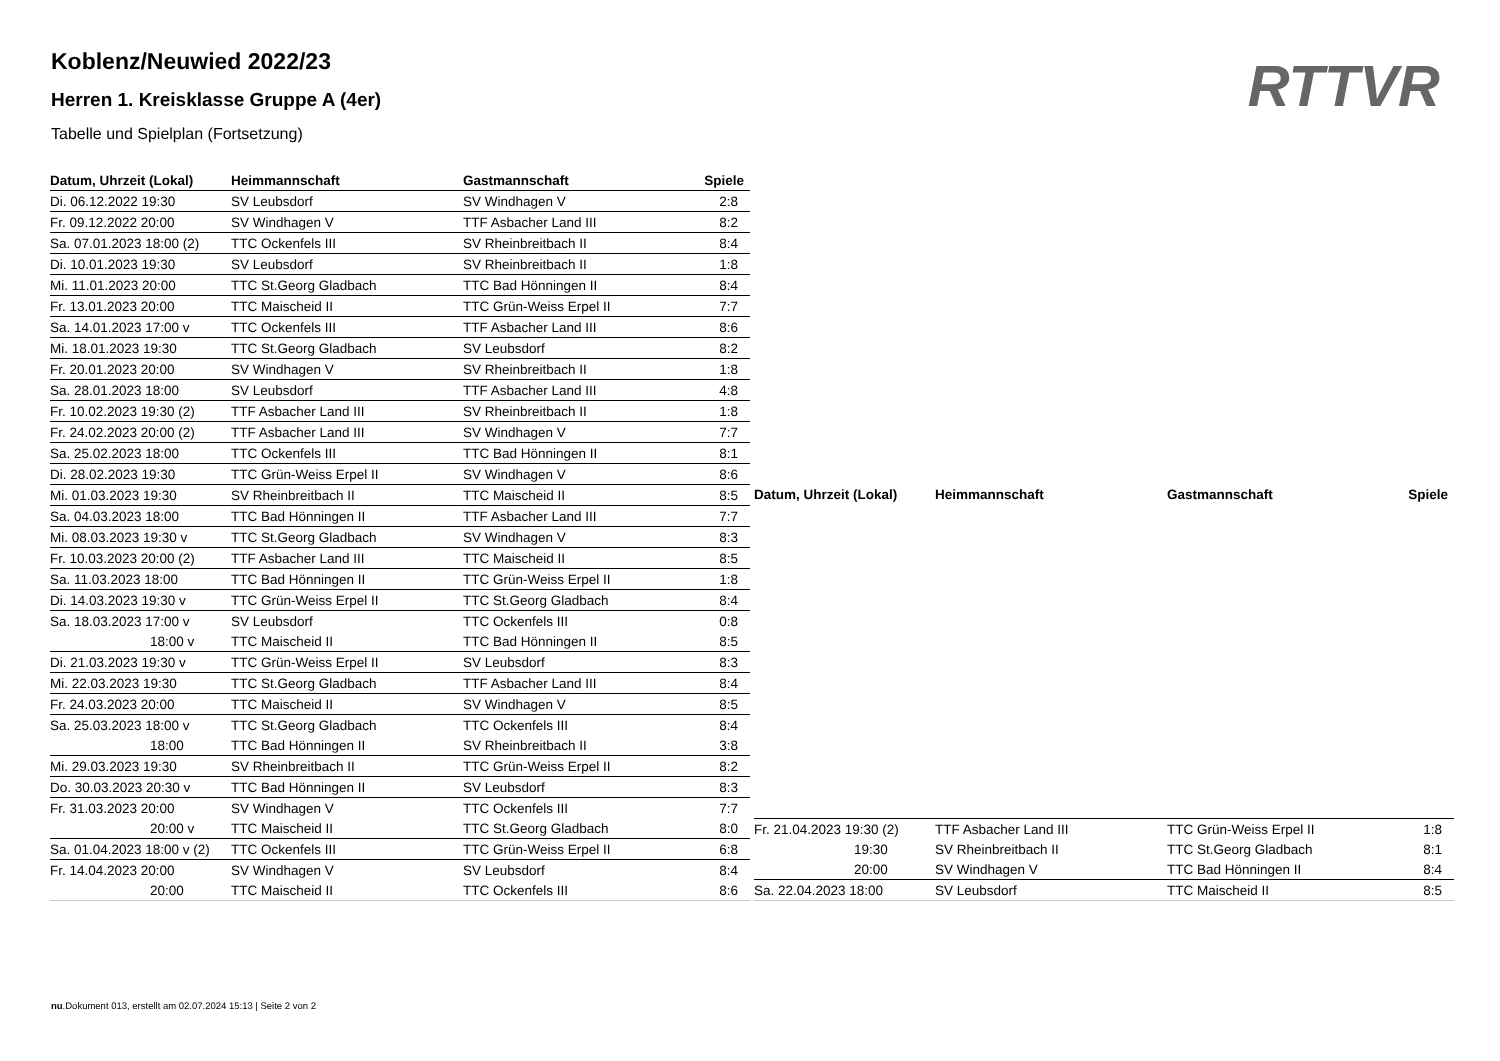Koblenz/Neuwied 2022/23
Herren 1. Kreisklasse Gruppe A (4er)
Tabelle und Spielplan (Fortsetzung)
RTTVR
| Datum, Uhrzeit (Lokal) | Heimmannschaft | Gastmannschaft | Spiele |
| --- | --- | --- | --- |
| Di. 06.12.2022 19:30 | SV Leubsdorf | SV Windhagen V | 2:8 |
| Fr. 09.12.2022 20:00 | SV Windhagen V | TTF Asbacher Land III | 8:2 |
| Sa. 07.01.2023 18:00 (2) | TTC Ockenfels III | SV Rheinbreitbach II | 8:4 |
| Di. 10.01.2023 19:30 | SV Leubsdorf | SV Rheinbreitbach II | 1:8 |
| Mi. 11.01.2023 20:00 | TTC St.Georg Gladbach | TTC Bad Hönningen II | 8:4 |
| Fr. 13.01.2023 20:00 | TTC Maischeid II | TTC Grün-Weiss Erpel II | 7:7 |
| Sa. 14.01.2023 17:00 v | TTC Ockenfels III | TTF Asbacher Land III | 8:6 |
| Mi. 18.01.2023 19:30 | TTC St.Georg Gladbach | SV Leubsdorf | 8:2 |
| Fr. 20.01.2023 20:00 | SV Windhagen V | SV Rheinbreitbach II | 1:8 |
| Sa. 28.01.2023 18:00 | SV Leubsdorf | TTF Asbacher Land III | 4:8 |
| Fr. 10.02.2023 19:30 (2) | TTF Asbacher Land III | SV Rheinbreitbach II | 1:8 |
| Fr. 24.02.2023 20:00 (2) | TTF Asbacher Land III | SV Windhagen V | 7:7 |
| Sa. 25.02.2023 18:00 | TTC Ockenfels III | TTC Bad Hönningen II | 8:1 |
| Di. 28.02.2023 19:30 | TTC Grün-Weiss Erpel II | SV Windhagen V | 8:6 |
| Mi. 01.03.2023 19:30 | SV Rheinbreitbach II | TTC Maischeid II | 8:5 |
| Sa. 04.03.2023 18:00 | TTC Bad Hönningen II | TTF Asbacher Land III | 7:7 |
| Mi. 08.03.2023 19:30 v | TTC St.Georg Gladbach | SV Windhagen V | 8:3 |
| Fr. 10.03.2023 20:00 (2) | TTF Asbacher Land III | TTC Maischeid II | 8:5 |
| Sa. 11.03.2023 18:00 | TTC Bad Hönningen II | TTC Grün-Weiss Erpel II | 1:8 |
| Di. 14.03.2023 19:30 v | TTC Grün-Weiss Erpel II | TTC St.Georg Gladbach | 8:4 |
| Sa. 18.03.2023 17:00 v | SV Leubsdorf | TTC Ockenfels III | 0:8 |
| 18:00 v | TTC Maischeid II | TTC Bad Hönningen II | 8:5 |
| Di. 21.03.2023 19:30 v | TTC Grün-Weiss Erpel II | SV Leubsdorf | 8:3 |
| Mi. 22.03.2023 19:30 | TTC St.Georg Gladbach | TTF Asbacher Land III | 8:4 |
| Fr. 24.03.2023 20:00 | TTC Maischeid II | SV Windhagen V | 8:5 |
| Sa. 25.03.2023 18:00 v | TTC St.Georg Gladbach | TTC Ockenfels III | 8:4 |
| 18:00 | TTC Bad Hönningen II | SV Rheinbreitbach II | 3:8 |
| Mi. 29.03.2023 19:30 | SV Rheinbreitbach II | TTC Grün-Weiss Erpel II | 8:2 |
| Do. 30.03.2023 20:30 v | TTC Bad Hönningen II | SV Leubsdorf | 8:3 |
| Fr. 31.03.2023 20:00 | SV Windhagen V | TTC Ockenfels III | 7:7 |
| 20:00 v | TTC Maischeid II | TTC St.Georg Gladbach | 8:0 |
| Sa. 01.04.2023 18:00 v (2) | TTC Ockenfels III | TTC Grün-Weiss Erpel II | 6:8 |
| Fr. 14.04.2023 20:00 | SV Windhagen V | SV Leubsdorf | 8:4 |
| 20:00 | TTC Maischeid II | TTC Ockenfels III | 8:6 |
| Datum, Uhrzeit (Lokal) | Heimmannschaft | Gastmannschaft | Spiele |
| --- | --- | --- | --- |
| Fr. 21.04.2023 19:30 (2) | TTF Asbacher Land III | TTC Grün-Weiss Erpel II | 1:8 |
| 19:30 | SV Rheinbreitbach II | TTC St.Georg Gladbach | 8:1 |
| 20:00 | SV Windhagen V | TTC Bad Hönningen II | 8:4 |
| Sa. 22.04.2023 18:00 | SV Leubsdorf | TTC Maischeid II | 8:5 |
nu.Dokument 013, erstellt am 02.07.2024 15:13 | Seite 2 von 2